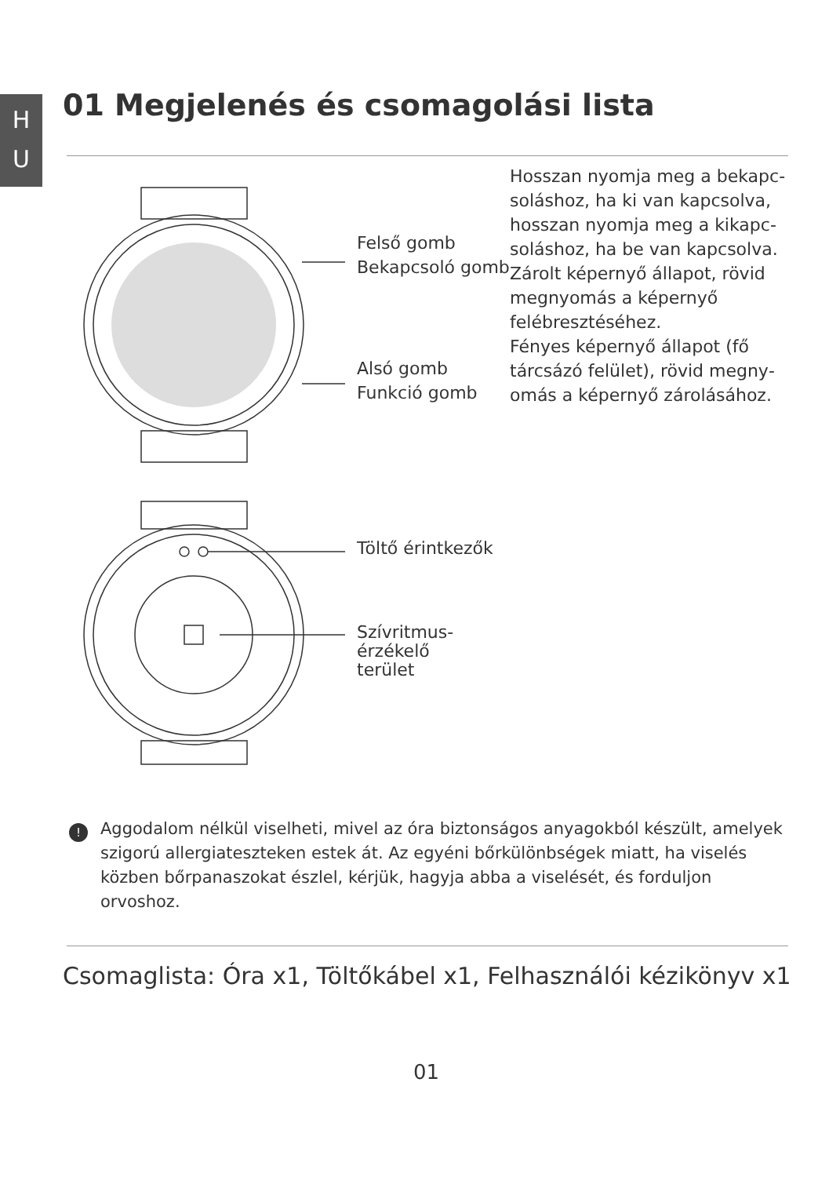H
U
01 Megjelenés és csomagolási lista
Felső gomb
Bekapcsoló gomb
Alsó gomb
Funkció gomb
Töltő érintkezők
Szívritmus-érzékelő
terület
Hosszan nyomja meg a bekapc­soláshoz, ha ki van kapcsolva, hosszan nyomja meg a kikapc­soláshoz, ha be van kapcsolva. Zárolt képernyő állapot, rövid megnyomás a képernyő felébresztéséhez.
Fényes képernyő állapot (fő tárcsázó felület), rövid megny­omás a képernyő zárolásához.
!
Aggodalom nélkül viselheti, mivel az óra biztonságos anyagokból készült, amelyek szigorú allergiateszteken estek át. Az egyéni bőrkülönbségek miatt, ha viselés közben bőrpanaszokat észlel, kérjük, hagyja abba a viselését, és fordul­jon orvoshoz.
Csomaglista: Óra x1, Töltőkábel x1, Felhasználói kézikönyv x1
01